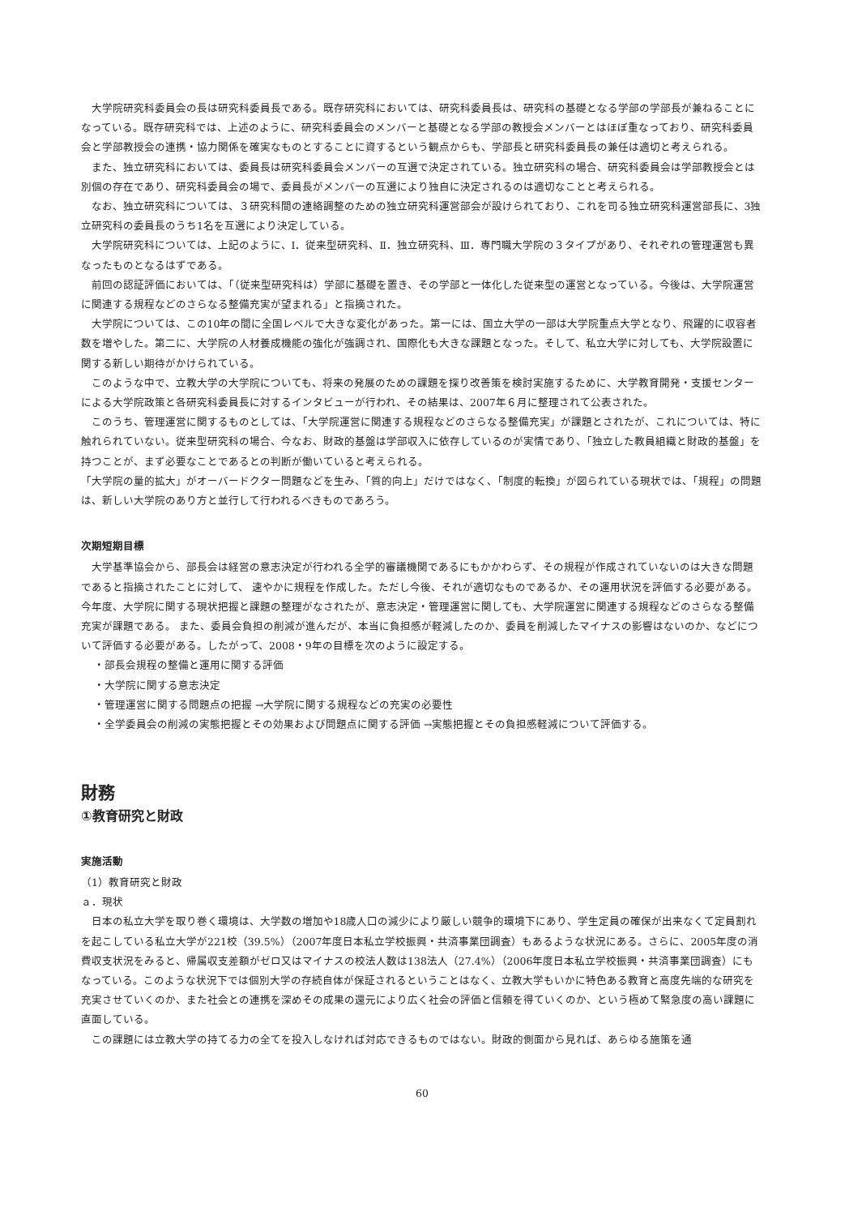大学院研究科委員会の長は研究科委員長である。既存研究科においては、研究科委員長は、研究科の基礎となる学部の学部長が兼ねることになっている。既存研究科では、上述のように、研究科委員会のメンバーと基礎となる学部の教授会メンバーとはほぼ重なっており、研究科委員会と学部教授会の連携・協力関係を確実なものとすることに資するという観点からも、学部長と研究科委員長の兼任は適切と考えられる。
また、独立研究科においては、委員長は研究科委員会メンバーの互選で決定されている。独立研究科の場合、研究科委員会は学部教授会とは別個の存在であり、研究科委員会の場で、委員長がメンバーの互選により独自に決定されるのは適切なことと考えられる。
なお、独立研究科については、３研究科間の連絡調整のための独立研究科運営部会が設けられており、これを司る独立研究科運営部長に、3独立研究科の委員長のうち1名を互選により決定している。
大学院研究科については、上記のように、Ⅰ．従来型研究科、Ⅱ．独立研究科、Ⅲ．専門職大学院の３タイプがあり、それぞれの管理運営も異なったものとなるはずである。
前回の認証評価においては、「（従来型研究科は）学部に基礎を置き、その学部と一体化した従来型の運営となっている。今後は、大学院運営に関連する規程などのさらなる整備充実が望まれる」と指摘された。
大学院については、この10年の間に全国レベルで大きな変化があった。第一には、国立大学の一部は大学院重点大学となり、飛躍的に収容者数を増やした。第二に、大学院の人材養成機能の強化が強調され、国際化も大きな課題となった。そして、私立大学に対しても、大学院設置に関する新しい期待がかけられている。
このような中で、立教大学の大学院についても、将来の発展のための課題を探り改善策を検討実施するために、大学教育開発・支援センターによる大学院政策と各研究科委員長に対するインタビューが行われ、その結果は、2007年６月に整理されて公表された。
このうち、管理運営に関するものとしては、「大学院運営に関連する規程などのさらなる整備充実」が課題とされたが、これについては、特に触れられていない。従来型研究科の場合、今なお、財政的基盤は学部収入に依存しているのが実情であり、「独立した教員組織と財政的基盤」を持つことが、まず必要なことであるとの判断が働いていると考えられる。
「大学院の量的拡大」がオーバードクター問題などを生み、「質的向上」だけではなく、「制度的転換」が図られている現状では、「規程」の問題は、新しい大学院のあり方と並行して行われるべきものであろう。
次期短期目標
大学基準協会から、部長会は経営の意志決定が行われる全学的審議機関であるにもかかわらず、その規程が作成されていないのは大きな問題であると指摘されたことに対して、 速やかに規程を作成した。ただし今後、それが適切なものであるか、その運用状況を評価する必要がある。 今年度、大学院に関する現状把握と課題の整理がなされたが、意志決定・管理運営に関しても、大学院運営に関連する規程などのさらなる整備充実が課題である。 また、委員会負担の削減が進んだが、本当に負担感が軽減したのか、委員を削減したマイナスの影響はないのか、などについて評価する必要がある。したがって、2008・9年の目標を次のように設定する。
・部長会規程の整備と運用に関する評価
・大学院に関する意志決定
・管理運営に関する問題点の把握 →大学院に関する規程などの充実の必要性
・全学委員会の削減の実態把握とその効果および問題点に関する評価 →実態把握とその負担感軽減について評価する。
財務
①教育研究と財政
実施活動
（1）教育研究と財政
ａ．現状
日本の私立大学を取り巻く環境は、大学数の増加や18歳人口の減少により厳しい競争的環境下にあり、学生定員の確保が出来なくて定員割れを起こしている私立大学が221校（39.5%）（2007年度日本私立学校振興・共済事業団調査）もあるような状況にある。さらに、2005年度の消費収支状況をみると、帰属収支差額がゼロ又はマイナスの校法人数は138法人（27.4%）（2006年度日本私立学校振興・共済事業団調査）にもなっている。このような状況下では個別大学の存続自体が保証されるということはなく、立教大学もいかに特色ある教育と高度先端的な研究を充実させていくのか、また社会との連携を深めその成果の還元により広く社会の評価と信頼を得ていくのか、という極めて緊急度の高い課題に直面している。
この課題には立教大学の持てる力の全てを投入しなければ対応できるものではない。財政的側面から見れば、あらゆる施策を通
60